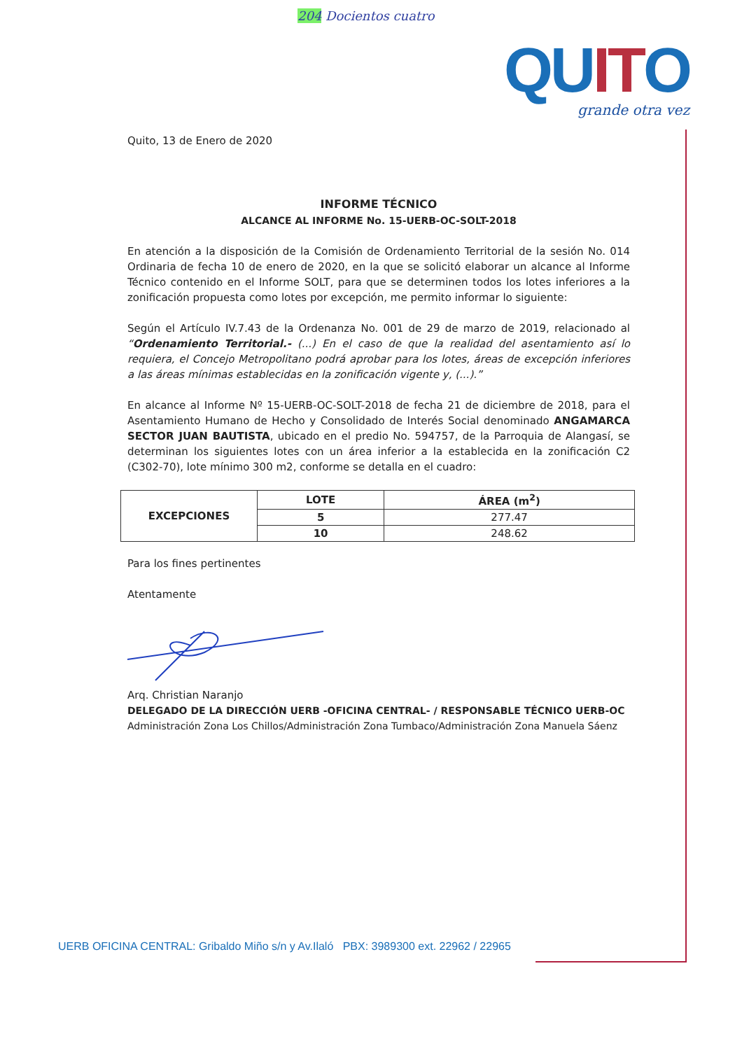204 Docientos cuatro
QUITO
grande otra vez
Quito, 13 de Enero de 2020
INFORME TÉCNICO
ALCANCE AL INFORME No. 15-UERB-OC-SOLT-2018
En atención a la disposición de la Comisión de Ordenamiento Territorial de la sesión No. 014 Ordinaria de fecha 10 de enero de 2020, en la que se solicitó elaborar un alcance al Informe Técnico contenido en el Informe SOLT, para que se determinen todos los lotes inferiores a la zonificación propuesta como lotes por excepción, me permito informar lo siguiente:
Según el Artículo IV.7.43 de la Ordenanza No. 001 de 29 de marzo de 2019, relacionado al “Ordenamiento Territorial.- (...) En el caso de que la realidad del asentamiento así lo requiera, el Concejo Metropolitano podrá aprobar para los lotes, áreas de excepción inferiores a las áreas mínimas establecidas en la zonificación vigente y, (...).”
En alcance al Informe Nº 15-UERB-OC-SOLT-2018 de fecha 21 de diciembre de 2018, para el Asentamiento Humano de Hecho y Consolidado de Interés Social denominado ANGAMARCA SECTOR JUAN BAUTISTA, ubicado en el predio No. 594757, de la Parroquia de Alangasí, se determinan los siguientes lotes con un área inferior a la establecida en la zonificación C2 (C302-70), lote mínimo 300 m2, conforme se detalla en el cuadro:
| EXCEPCIONES | LOTE | ÁREA (m<sup>2</sup>) |
| --- | --- | --- |
| | 5 | 277.47 |
| | 10 | 248.62 |
Para los fines pertinentes
Atentamente
Arq. Christian Naranjo
DELEGADO DE LA DIRECCIÓN UERB -OFICINA CENTRAL- / RESPONSABLE TÉCNICO UERB-OC
Administración Zona Los Chillos/Administración Zona Tumbaco/Administración Zona Manuela Sáenz
UERB OFICINA CENTRAL: Gribaldo Miño s/n y Av.Ilaló PBX: 3989300 ext. 22962 / 22965